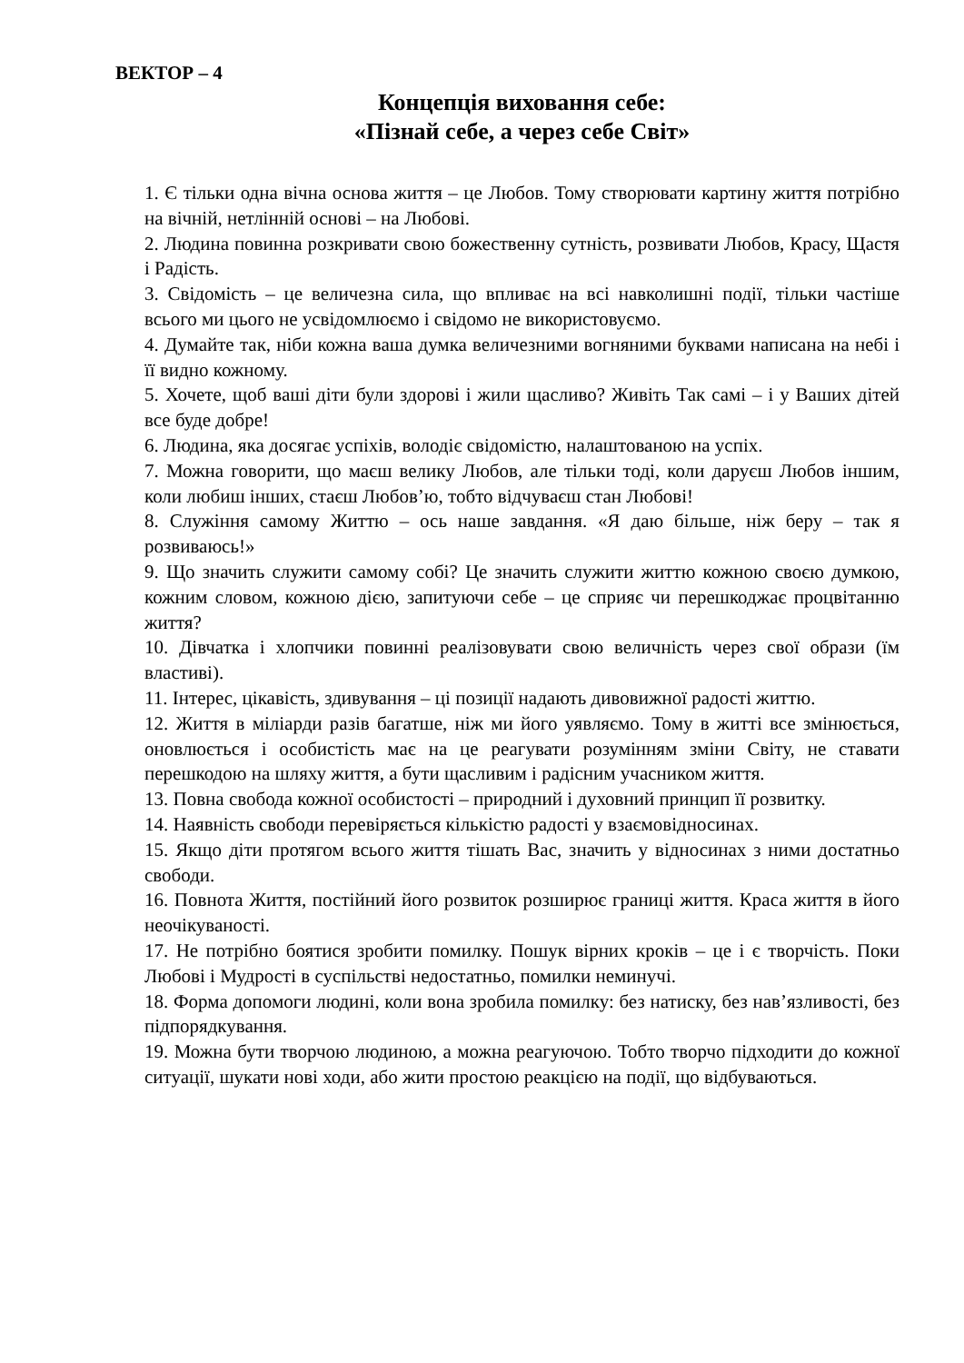ВЕКТОР – 4
Концепція виховання себе:
«Пізнай себе, а через себе Світ»
1. Є тільки одна вічна основа життя – це Любов. Тому створювати картину життя потрібно на вічній, нетлінній основі – на Любові.
2. Людина повинна розкривати свою божественну сутність, розвивати Любов, Красу, Щастя і Радість.
3. Свідомість – це величезна сила, що впливає на всі навколишні події, тільки частіше всього ми цього не усвідомлюємо і свідомо не використовуємо.
4. Думайте так, ніби кожна ваша думка величезними вогняними буквами написана на небі і її видно кожному.
5. Хочете, щоб ваші діти були здорові і жили щасливо? Живіть Так самі – і у Ваших дітей все буде добре!
6. Людина, яка досягає успіхів, володіє свідомістю, налаштованою на успіх.
7. Можна говорити, що маєш велику Любов, але тільки тоді, коли даруєш Любов іншим, коли любиш інших, стаєш Любов’ю, тобто відчуваєш стан Любові!
8. Служіння самому Життю – ось наше завдання. «Я даю більше, ніж беру – так я розвиваюсь!»
9. Що значить служити самому собі? Це значить служити життю кожною своєю думкою, кожним словом, кожною дією, запитуючи себе – це сприяє чи перешкоджає процвітанню життя?
10. Дівчатка і хлопчики повинні реалізовувати свою величність через свої образи (їм властиві).
11. Інтерес, цікавість, здивування – ці позиції надають дивовижної радості життю.
12. Життя в міліарди разів багатше, ніж ми його уявляємо. Тому в житті все змінюється, оновлюється і особистість має на це реагувати розумінням зміни Світу, не ставати перешкодою на шляху життя, а бути щасливим і радісним учасником життя.
13. Повна свобода кожної особистості – природний і духовний принцип її розвитку.
14. Наявність свободи перевіряється кількістю радості у взаємовідносинах.
15. Якщо діти протягом всього життя тішать Вас, значить у відносинах з ними достатньо свободи.
16. Повнота Життя, постійний його розвиток розширює границі життя. Краса життя в його неочікуваності.
17. Не потрібно боятися зробити помилку. Пошук вірних кроків – це і є творчість. Поки Любові і Мудрості в суспільстві недостатньо, помилки неминучі.
18. Форма допомоги людині, коли вона зробила помилку: без натиску, без нав’язливості, без підпорядкування.
19. Можна бути творчою людиною, а можна реагуючою. Тобто творчо підходити до кожної ситуації, шукати нові ходи, або жити простою реакцією на події, що відбуваються.